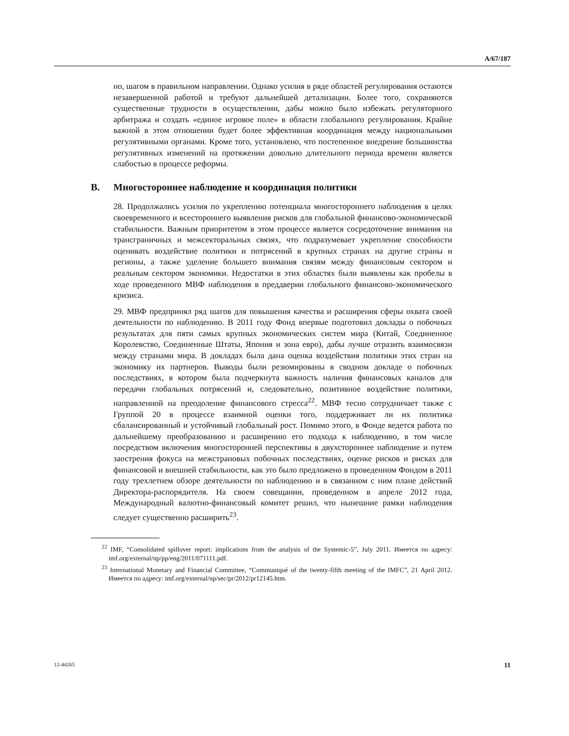A/67/187
но, шагом в правильном направлении. Однако усилия в ряде областей регулирования остаются незавершенной работой и требуют дальнейшей детализации. Более того, сохраняются существенные трудности в осуществлении, дабы можно было избежать регуляторного арбитража и создать «единое игровое поле» в области глобального регулирования. Крайне важной в этом отношении будет более эффективная координация между национальными регулятивными органами. Кроме того, установлено, что постепенное внедрение большинства регулятивных изменений на протяжении довольно длительного периода времени является слабостью в процессе реформы.
B. Многостороннее наблюдение и координация политики
28. Продолжались усилия по укреплению потенциала многостороннего наблюдения в целях своевременного и всестороннего выявления рисков для глобальной финансово-экономической стабильности. Важным приоритетом в этом процессе является сосредоточение внимания на трансграничных и межсекторальных связях, что подразумевает укрепление способности оценивать воздействие политики и потрясений в крупных странах на другие страны и регионы, а также уделение большего внимания связям между финансовым сектором и реальным сектором экономики. Недостатки в этих областях были выявлены как пробелы в ходе проведенного МВФ наблюдения в преддверии глобального финансово-экономического кризиса.
29. МВФ предпринял ряд шагов для повышения качества и расширения сферы охвата своей деятельности по наблюдению. В 2011 году Фонд впервые подготовил доклады о побочных результатах для пяти самых крупных экономических систем мира (Китай, Соединенное Королевство, Соединенные Штаты, Япония и зона евро), дабы лучше отразить взаимосвязи между странами мира. В докладах была дана оценка воздействия политики этих стран на экономику их партнеров. Выводы были резюмированы в сводном докладе о побочных последствиях, в котором была подчеркнута важность наличия финансовых каналов для передачи глобальных потрясений и, следовательно, позитивное воздействие политики, направленной на преодоление финансового стресса<sup>22</sup>. МВФ тесно сотрудничает также с Группой 20 в процессе взаимной оценки того, поддерживает ли их политика сбалансированный и устойчивый глобальный рост. Помимо этого, в Фонде ведется работа по дальнейшему преобразованию и расширению его подхода к наблюдению, в том числе посредством включения многосторонней перспективы в двухстороннее наблюдение и путем заострения фокуса на межстрановых побочных последствиях, оценке рисков и рисках для финансовой и внешней стабильности, как это было предложено в проведенном Фондом в 2011 году трехлетнем обзоре деятельности по наблюдению и в связанном с ним плане действий Директора-распорядителя. На своем совещании, проведенном в апреле 2012 года, Международный валютно-финансовый комитет решил, что нынешние рамки наблюдения следует существенно расширить<sup>23</sup>.
<sup>22</sup> IMF, “Consolidated spillover report: implications from the analysis of the Systemic-5”, July 2011. Имеется по адресу: imf.org/external/np/pp/eng/2011/071111.pdf.
<sup>23</sup> International Monetary and Financial Committee, “Communiqué of the twenty-fifth meeting of the IMFC”, 21 April 2012. Имеется по адресу: imf.org/external/np/sec/pr/2012/pr12145.htm.
12-44265 11